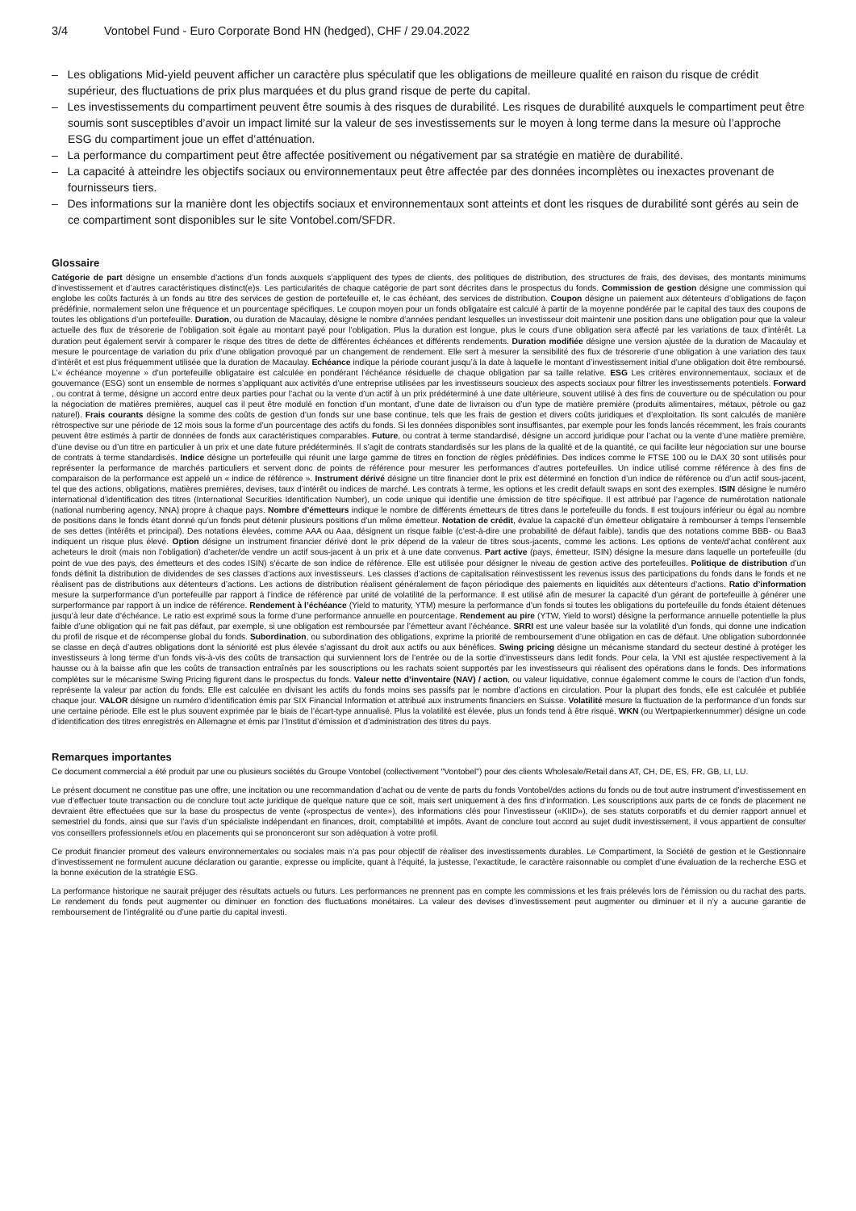3/4 Vontobel Fund - Euro Corporate Bond HN (hedged), CHF / 29.04.2022
– Les obligations Mid-yield peuvent afficher un caractère plus spéculatif que les obligations de meilleure qualité en raison du risque de crédit supérieur, des fluctuations de prix plus marquées et du plus grand risque de perte du capital.
– Les investissements du compartiment peuvent être soumis à des risques de durabilité. Les risques de durabilité auxquels le compartiment peut être soumis sont susceptibles d’avoir un impact limité sur la valeur de ses investissements sur le moyen à long terme dans la mesure où l’approche ESG du compartiment joue un effet d’atténuation.
– La performance du compartiment peut être affectée positivement ou négativement par sa stratégie en matière de durabilité.
– La capacité à atteindre les objectifs sociaux ou environnementaux peut être affectée par des données incomplètes ou inexactes provenant de fournisseurs tiers.
– Des informations sur la manière dont les objectifs sociaux et environnementaux sont atteints et dont les risques de durabilité sont gérés au sein de ce compartiment sont disponibles sur le site Vontobel.com/SFDR.
Glossaire
Catégorie de part désigne un ensemble d’actions d’un fonds auxquels s’appliquent des types de clients, des politiques de distribution, des structures de frais, des devises, des montants minimums d’investissement et d’autres caractéristiques distinct(e)s. Les particularités de chaque catégorie de part sont décrites dans le prospectus du fonds. Commission de gestion désigne une commission qui englobe les coûts facturés à un fonds au titre des services de gestion de portefeuille et, le cas échéant, des services de distribution. Coupon désigne un paiement aux détenteurs d’obligations de façon prédéfinie, normalement selon une fréquence et un pourcentage spécifiques. Le coupon moyen pour un fonds obligataire est calculé à partir de la moyenne pondérée par le capital des taux des coupons de toutes les obligations d’un portefeuille. Duration, ou duration de Macaulay, désigne le nombre d’années pendant lesquelles un investisseur doit maintenir une position dans une obligation pour que la valeur actuelle des flux de trésorerie de l’obligation soit égale au montant payé pour l’obligation. Plus la duration est longue, plus le cours d’une obligation sera affecté par les variations de taux d’intérêt. La duration peut également servir à comparer le risque des titres de dette de différentes échéances et différents rendements. Duration modifiée désigne une version ajustée de la duration de Macaulay et mesure le pourcentage de variation du prix d’une obligation provoqué par un changement de rendement. Elle sert à mesurer la sensibilité des flux de trésorerie d’une obligation à une variation des taux d’intérêt et est plus fréquemment utilisée que la duration de Macaulay. Echéance indique la période courant jusqu’à la date à laquelle le montant d’investissement initial d’une obligation doit être remboursé. L’« échéance moyenne » d’un portefeuille obligataire est calculée en pondérant l’échéance résiduelle de chaque obligation par sa taille relative. ESG Les critères environnementaux, sociaux et de gouvernance (ESG) sont un ensemble de normes s’appliquant aux activités d’une entreprise utilisées par les investisseurs soucieux des aspects sociaux pour filtrer les investissements potentiels. Forward , ou contrat à terme, désigne un accord entre deux parties pour l’achat ou la vente d’un actif à un prix prédéterminé à une date ultérieure, souvent utilisé à des fins de couverture ou de spéculation ou pour la négociation de matières premières, auquel cas il peut être modulé en fonction d’un montant, d’une date de livraison ou d’un type de matière première (produits alimentaires, métaux, pétrole ou gaz naturel). Frais courants désigne la somme des coûts de gestion d’un fonds sur une base continue, tels que les frais de gestion et divers coûts juridiques et d’exploitation. Ils sont calculés de manière rétrospective sur une période de 12 mois sous la forme d’un pourcentage des actifs du fonds. Si les données disponibles sont insuffisantes, par exemple pour les fonds lancés récemment, les frais courants peuvent être estimés à partir de données de fonds aux caractéristiques comparables. Future, ou contrat à terme standardisé, désigne un accord juridique pour l’achat ou la vente d’une matière première, d’une devise ou d’un titre en particulier à un prix et une date future prédéterminés. Il s’agit de contrats standardisés sur les plans de la qualité et de la quantité, ce qui facilite leur négociation sur une bourse de contrats à terme standardisés. Indice désigne un portefeuille qui réunit une large gamme de titres en fonction de règles prédéfinies. Des indices comme le FTSE 100 ou le DAX 30 sont utilisés pour représenter la performance de marchés particuliers et servent donc de points de référence pour mesurer les performances d’autres portefeuilles. Un indice utilisé comme référence à des fins de comparaison de la performance est appelé un « indice de référence ». Instrument dérivé désigne un titre financier dont le prix est déterminé en fonction d’un indice de référence ou d’un actif sous-jacent, tel que des actions, obligations, matières premières, devises, taux d’intérêt ou indices de marché. Les contrats à terme, les options et les credit default swaps en sont des exemples. ISIN désigne le numéro international d’identification des titres (International Securities Identification Number), un code unique qui identifie une émission de titre spécifique. Il est attribué par l’agence de numérotation nationale (national numbering agency, NNA) propre à chaque pays. Nombre d’émetteurs indique le nombre de différents émetteurs de titres dans le portefeuille du fonds. Il est toujours inférieur ou égal au nombre de positions dans le fonds étant donné qu’un fonds peut détenir plusieurs positions d’un même émetteur. Notation de crédit, évalue la capacité d’un émetteur obligataire à rembourser à temps l’ensemble de ses dettes (intérêts et principal). Des notations élevées, comme AAA ou Aaa, désignent un risque faible (c’est-à-dire une probabilité de défaut faible), tandis que des notations comme BBB- ou Baa3 indiquent un risque plus élevé. Option désigne un instrument financier dérivé dont le prix dépend de la valeur de titres sous-jacents, comme les actions. Les options de vente/d’achat confèrent aux acheteurs le droit (mais non l’obligation) d’acheter/de vendre un actif sous-jacent à un prix et à une date convenus. Part active (pays, émetteur, ISIN) désigne la mesure dans laquelle un portefeuille (du point de vue des pays, des émetteurs et des codes ISIN) s’écarte de son indice de référence. Elle est utilisée pour désigner le niveau de gestion active des portefeuilles. Politique de distribution d’un fonds définit la distribution de dividendes de ses classes d’actions aux investisseurs. Les classes d’actions de capitalisation réinvestissent les revenus issus des participations du fonds dans le fonds et ne réalisent pas de distributions aux détenteurs d’actions. Les actions de distribution réalisent généralement de façon périodique des paiements en liquidités aux détenteurs d’actions. Ratio d’information mesure la surperformance d’un portefeuille par rapport à l’indice de référence par unité de volatilité de la performance. Il est utilisé afin de mesurer la capacité d’un gérant de portefeuille à générer une surperformance par rapport à un indice de référence. Rendement à l’échéance (Yield to maturity, YTM) mesure la performance d’un fonds si toutes les obligations du portefeuille du fonds étaient détenues jusqu’à leur date d’échéance. Le ratio est exprimé sous la forme d’une performance annuelle en pourcentage. Rendement au pire (YTW, Yield to worst) désigne la performance annuelle potentielle la plus faible d’une obligation qui ne fait pas défaut, par exemple, si une obligation est remboursée par l’émetteur avant l’échéance. SRRI est une valeur basée sur la volatilité d'un fonds, qui donne une indication du profil de risque et de récompense global du fonds. Subordination, ou subordination des obligations, exprime la priorité de remboursement d’une obligation en cas de défaut. Une obligation subordonnée se classe en deçà d’autres obligations dont la séniorité est plus élevée s’agissant du droit aux actifs ou aux bénéfices. Swing pricing désigne un mécanisme standard du secteur destiné à protéger les investisseurs à long terme d’un fonds vis-à-vis des coûts de transaction qui surviennent lors de l’entrée ou de la sortie d’investisseurs dans ledit fonds. Pour cela, la VNI est ajustée respectivement à la hausse ou à la baisse afin que les coûts de transaction entraînés par les souscriptions ou les rachats soient supportés par les investisseurs qui réalisent des opérations dans le fonds. Des informations complètes sur le mécanisme Swing Pricing figurent dans le prospectus du fonds. Valeur nette d’inventaire (NAV) / action, ou valeur liquidative, connue également comme le cours de l’action d’un fonds, représente la valeur par action du fonds. Elle est calculée en divisant les actifs du fonds moins ses passifs par le nombre d’actions en circulation. Pour la plupart des fonds, elle est calculée et publiée chaque jour. VALOR désigne un numéro d’identification émis par SIX Financial Information et attribué aux instruments financiers en Suisse. Volatilité mesure la fluctuation de la performance d’un fonds sur une certaine période. Elle est le plus souvent exprimée par le biais de l’écart-type annualisé. Plus la volatilité est élevée, plus un fonds tend à être risqué. WKN (ou Wertpapierkennummer) désigne un code d’identification des titres enregistrés en Allemagne et émis par l’Institut d’émission et d’administration des titres du pays.
Remarques importantes
Ce document commercial a été produit par une ou plusieurs sociétés du Groupe Vontobel (collectivement "Vontobel") pour des clients Wholesale/Retail dans AT, CH, DE, ES, FR, GB, LI, LU.
Le présent document ne constitue pas une offre, une incitation ou une recommandation d’achat ou de vente de parts du fonds Vontobel/des actions du fonds ou de tout autre instrument d’investissement en vue d’effectuer toute transaction ou de conclure tout acte juridique de quelque nature que ce soit, mais sert uniquement à des fins d’information. Les souscriptions aux parts de ce fonds de placement ne devraient être effectuées que sur la base du prospectus de vente («prospectus de vente»), des informations clés pour l’investisseur («KIID»), de ses statuts corporatifs et du dernier rapport annuel et semestriel du fonds, ainsi que sur l’avis d’un spécialiste indépendant en finances, droit, comptabilité et impôts. Avant de conclure tout accord au sujet dudit investissement, il vous appartient de consulter vos conseillers professionnels et/ou en placements qui se prononceront sur son adéquation à votre profil.
Ce produit financier promeut des valeurs environnementales ou sociales mais n’a pas pour objectif de réaliser des investissements durables. Le Compartiment, la Société de gestion et le Gestionnaire d’investissement ne formulent aucune déclaration ou garantie, expresse ou implicite, quant à l’équité, la justesse, l’exactitude, le caractère raisonnable ou complet d’une évaluation de la recherche ESG et la bonne exécution de la stratégie ESG.
La performance historique ne saurait préjuger des résultats actuels ou futurs. Les performances ne prennent pas en compte les commissions et les frais prélevés lors de l’émission ou du rachat des parts. Le rendement du fonds peut augmenter ou diminuer en fonction des fluctuations monétaires. La valeur des devises d’investissement peut augmenter ou diminuer et il n’y a aucune garantie de remboursement de l’intégralité ou d’une partie du capital investi.